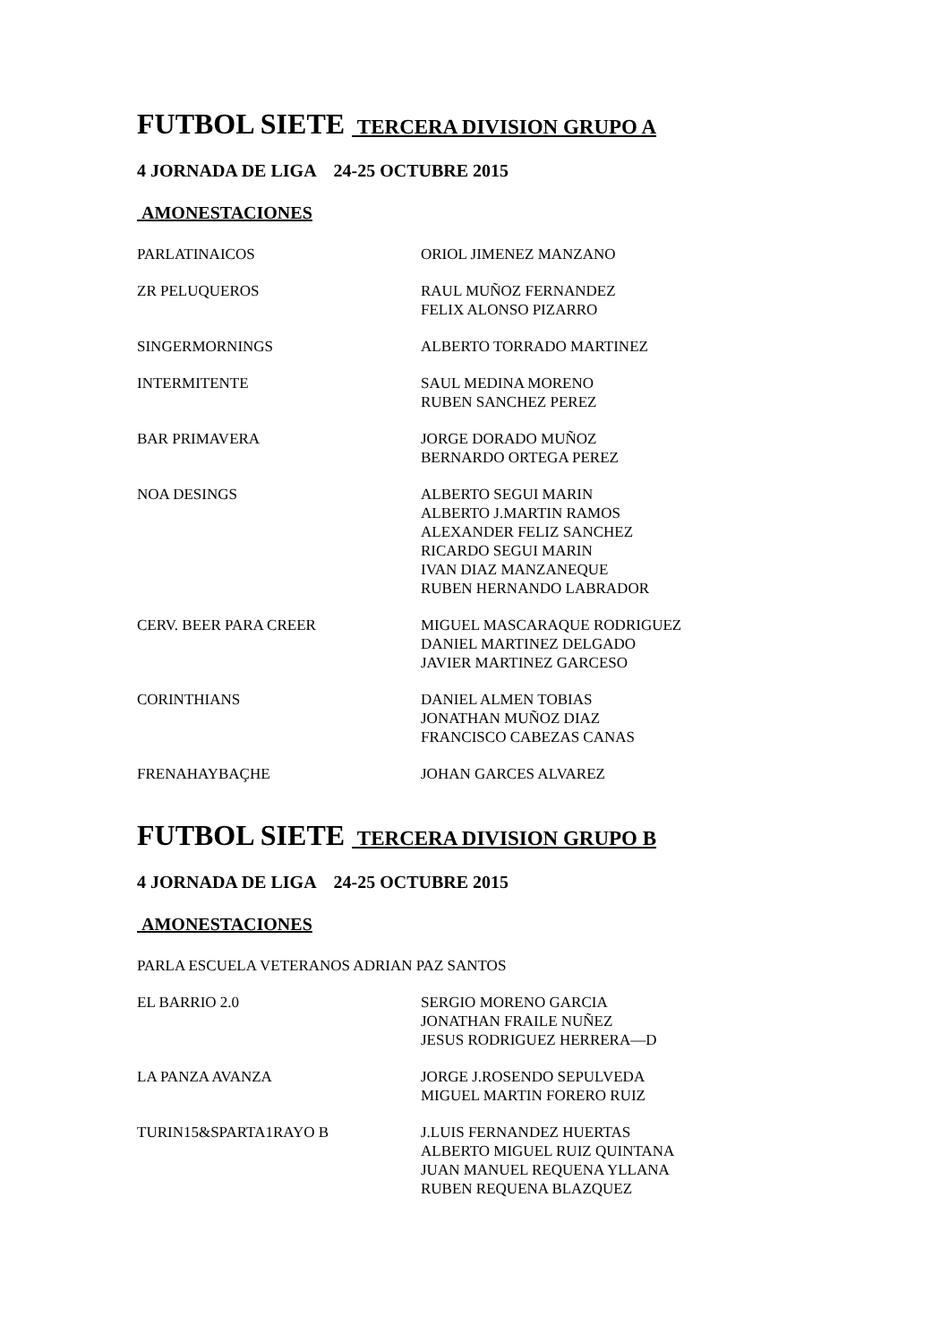FUTBOL SIETE TERCERA DIVISION GRUPO A
4 JORNADA DE LIGA 24-25 OCTUBRE 2015
AMONESTACIONES
PARLATINAICOS ORIOL JIMENEZ MANZANO
ZR PELUQUEROS RAUL MUÑOZ FERNANDEZ
FELIX ALONSO PIZARRO
SINGERMORNINGS ALBERTO TORRADO MARTINEZ
INTERMITENTE SAUL MEDINA MORENO
RUBEN SANCHEZ PEREZ
BAR PRIMAVERA JORGE DORADO MUÑOZ
BERNARDO ORTEGA PEREZ
NOA DESINGS ALBERTO SEGUI MARIN
ALBERTO J.MARTIN RAMOS
ALEXANDER FELIZ SANCHEZ
RICARDO SEGUI MARIN
IVAN DIAZ MANZANEQUE
RUBEN HERNANDO LABRADOR
CERV. BEER PARA CREER MIGUEL MASCARAQUE RODRIGUEZ
DANIEL MARTINEZ DELGADO
JAVIER MARTINEZ GARCESO
CORINTHIANS DANIEL ALMEN TOBIAS
JONATHAN MUÑOZ DIAZ
FRANCISCO CABEZAS CANAS
FRENAHAYBAÇHE JOHAN GARCES ALVAREZ
FUTBOL SIETE TERCERA DIVISION GRUPO B
4 JORNADA DE LIGA 24-25 OCTUBRE 2015
AMONESTACIONES
PARLA ESCUELA VETERANOS ADRIAN PAZ SANTOS
EL BARRIO 2.0 SERGIO MORENO GARCIA
JONATHAN FRAILE NUÑEZ
JESUS RODRIGUEZ HERRERA—D
LA PANZA AVANZA JORGE J.ROSENDO SEPULVEDA
MIGUEL MARTIN FORERO RUIZ
TURIN15&SPARTA1RAYO B J.LUIS FERNANDEZ HUERTAS
ALBERTO MIGUEL RUIZ QUINTANA
JUAN MANUEL REQUENA YLLANA
RUBEN REQUENA BLAZQUEZ